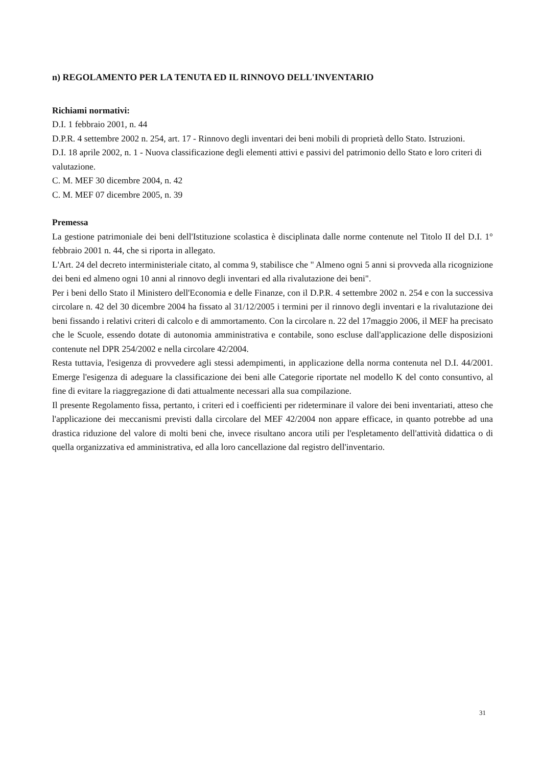n) REGOLAMENTO PER LA TENUTA ED IL RINNOVO DELL'INVENTARIO
Richiami normativi:
D.I. 1 febbraio 2001, n. 44
D.P.R. 4 settembre 2002 n. 254, art. 17 - Rinnovo degli inventari dei beni mobili di proprietà dello Stato. Istruzioni.
D.I. 18 aprile 2002, n. 1 - Nuova classificazione degli elementi attivi e passivi del patrimonio dello Stato e loro criteri di valutazione.
C. M. MEF 30 dicembre 2004, n. 42
C. M. MEF 07 dicembre 2005, n. 39
Premessa
La gestione patrimoniale dei beni dell'Istituzione scolastica è disciplinata dalle norme contenute nel Titolo II del D.I. 1° febbraio 2001 n. 44, che si riporta in allegato.
L'Art. 24 del decreto interministeriale citato, al comma 9, stabilisce che " Almeno ogni 5 anni si provveda alla ricognizione dei beni ed almeno ogni 10 anni al rinnovo degli inventari ed alla rivalutazione dei beni".
Per i beni dello Stato il Ministero dell'Economia e delle Finanze, con il D.P.R. 4 settembre 2002 n. 254 e con la successiva circolare n. 42 del 30 dicembre 2004 ha fissato al 31/12/2005 i termini per il rinnovo degli inventari e la rivalutazione dei beni fissando i relativi criteri di calcolo e di ammortamento. Con la circolare n. 22 del 17maggio 2006, il MEF ha precisato che le Scuole, essendo dotate di autonomia amministrativa e contabile, sono escluse dall'applicazione delle disposizioni contenute nel DPR 254/2002 e nella circolare 42/2004.
Resta tuttavia, l'esigenza di provvedere agli stessi adempimenti, in applicazione della norma contenuta nel D.I. 44/2001. Emerge l'esigenza di adeguare la classificazione dei beni alle Categorie riportate nel modello K del conto consuntivo, al fine di evitare la riaggregazione di dati attualmente necessari alla sua compilazione.
Il presente Regolamento fissa, pertanto, i criteri ed i coefficienti per rideterminare il valore dei beni inventariati, atteso che l'applicazione dei meccanismi previsti dalla circolare del MEF 42/2004 non appare efficace, in quanto potrebbe ad una drastica riduzione del valore di molti beni che, invece risultano ancora utili per l'espletamento dell'attività didattica o di quella organizzativa ed amministrativa, ed alla loro cancellazione dal registro dell'inventario.
31